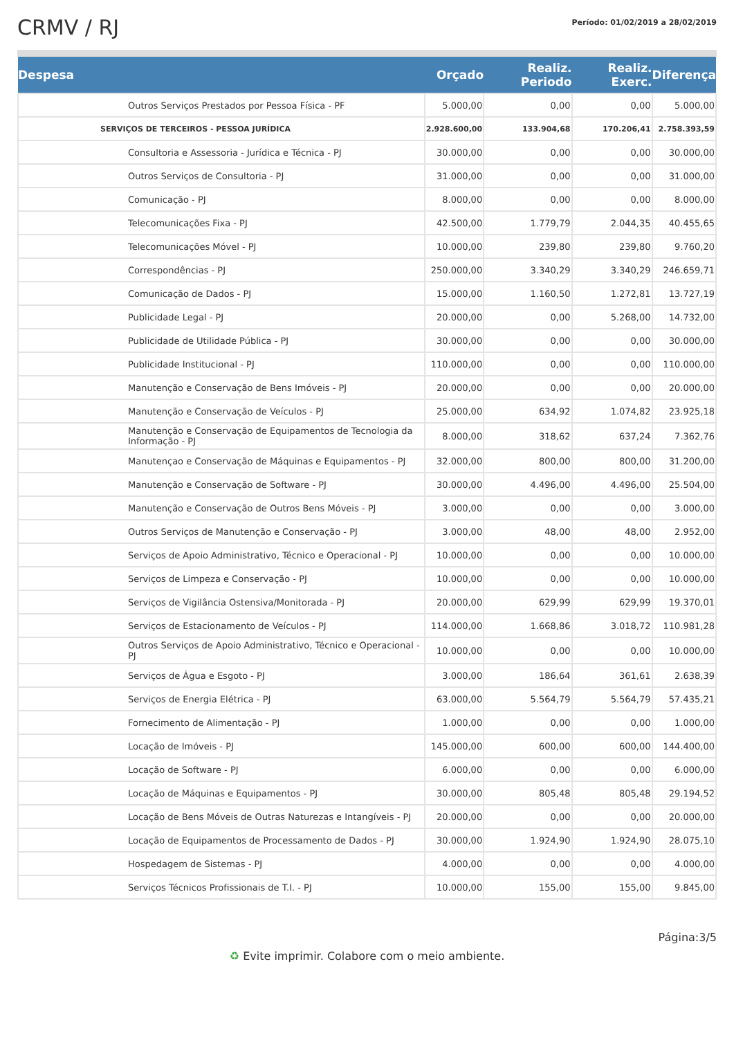CRMV / RJ
Período: 01/02/2019 a 28/02/2019
| Despesa | | Orçado | Realiz. Periodo | Realiz. Exerc. | Diferença |
| --- | --- | --- | --- | --- | --- |
| | Outros Serviços Prestados por Pessoa Física - PF | 5.000,00 | 0,00 | 0,00 | 5.000,00 |
| | SERVIÇOS DE TERCEIROS - PESSOA JURÍDICA | 2.928.600,00 | 133.904,68 | 170.206,41 | 2.758.393,59 |
| | Consultoria e Assessoria - Jurídica e Técnica - PJ | 30.000,00 | 0,00 | 0,00 | 30.000,00 |
| | Outros Serviços de Consultoria - PJ | 31.000,00 | 0,00 | 0,00 | 31.000,00 |
| | Comunicação - PJ | 8.000,00 | 0,00 | 0,00 | 8.000,00 |
| | Telecomunicações Fixa - PJ | 42.500,00 | 1.779,79 | 2.044,35 | 40.455,65 |
| | Telecomunicações Móvel - PJ | 10.000,00 | 239,80 | 239,80 | 9.760,20 |
| | Correspondências - PJ | 250.000,00 | 3.340,29 | 3.340,29 | 246.659,71 |
| | Comunicação de Dados - PJ | 15.000,00 | 1.160,50 | 1.272,81 | 13.727,19 |
| | Publicidade Legal - PJ | 20.000,00 | 0,00 | 5.268,00 | 14.732,00 |
| | Publicidade de Utilidade Pública - PJ | 30.000,00 | 0,00 | 0,00 | 30.000,00 |
| | Publicidade Institucional - PJ | 110.000,00 | 0,00 | 0,00 | 110.000,00 |
| | Manutenção e Conservação de Bens Imóveis - PJ | 20.000,00 | 0,00 | 0,00 | 20.000,00 |
| | Manutenção e Conservação de Veículos - PJ | 25.000,00 | 634,92 | 1.074,82 | 23.925,18 |
| | Manutenção e Conservação de Equipamentos de Tecnologia da Informação - PJ | 8.000,00 | 318,62 | 637,24 | 7.362,76 |
| | Manutençao e Conservação de Máquinas e Equipamentos - PJ | 32.000,00 | 800,00 | 800,00 | 31.200,00 |
| | Manutenção e Conservação de Software - PJ | 30.000,00 | 4.496,00 | 4.496,00 | 25.504,00 |
| | Manutenção e Conservação de Outros Bens Móveis - PJ | 3.000,00 | 0,00 | 0,00 | 3.000,00 |
| | Outros Serviços de Manutenção e Conservação - PJ | 3.000,00 | 48,00 | 48,00 | 2.952,00 |
| | Serviços de Apoio Administrativo, Técnico e Operacional - PJ | 10.000,00 | 0,00 | 0,00 | 10.000,00 |
| | Serviços de Limpeza e Conservação - PJ | 10.000,00 | 0,00 | 0,00 | 10.000,00 |
| | Serviços de Vigilância Ostensiva/Monitorada - PJ | 20.000,00 | 629,99 | 629,99 | 19.370,01 |
| | Serviços de Estacionamento de Veículos - PJ | 114.000,00 | 1.668,86 | 3.018,72 | 110.981,28 |
| | Outros Serviços de Apoio Administrativo, Técnico e Operacional - PJ | 10.000,00 | 0,00 | 0,00 | 10.000,00 |
| | Serviços de Água e Esgoto - PJ | 3.000,00 | 186,64 | 361,61 | 2.638,39 |
| | Serviços de Energia Elétrica - PJ | 63.000,00 | 5.564,79 | 5.564,79 | 57.435,21 |
| | Fornecimento de Alimentação - PJ | 1.000,00 | 0,00 | 0,00 | 1.000,00 |
| | Locação de Imóveis - PJ | 145.000,00 | 600,00 | 600,00 | 144.400,00 |
| | Locação de Software - PJ | 6.000,00 | 0,00 | 0,00 | 6.000,00 |
| | Locação de Máquinas e Equipamentos - PJ | 30.000,00 | 805,48 | 805,48 | 29.194,52 |
| | Locação de Bens Móveis de Outras Naturezas e Intangíveis - PJ | 20.000,00 | 0,00 | 0,00 | 20.000,00 |
| | Locação de Equipamentos de Processamento de Dados - PJ | 30.000,00 | 1.924,90 | 1.924,90 | 28.075,10 |
| | Hospedagem de Sistemas - PJ | 4.000,00 | 0,00 | 0,00 | 4.000,00 |
| | Serviços Técnicos Profissionais de T.I. - PJ | 10.000,00 | 155,00 | 155,00 | 9.845,00 |
Página:3/5
♻ Evite imprimir. Colabore com o meio ambiente.